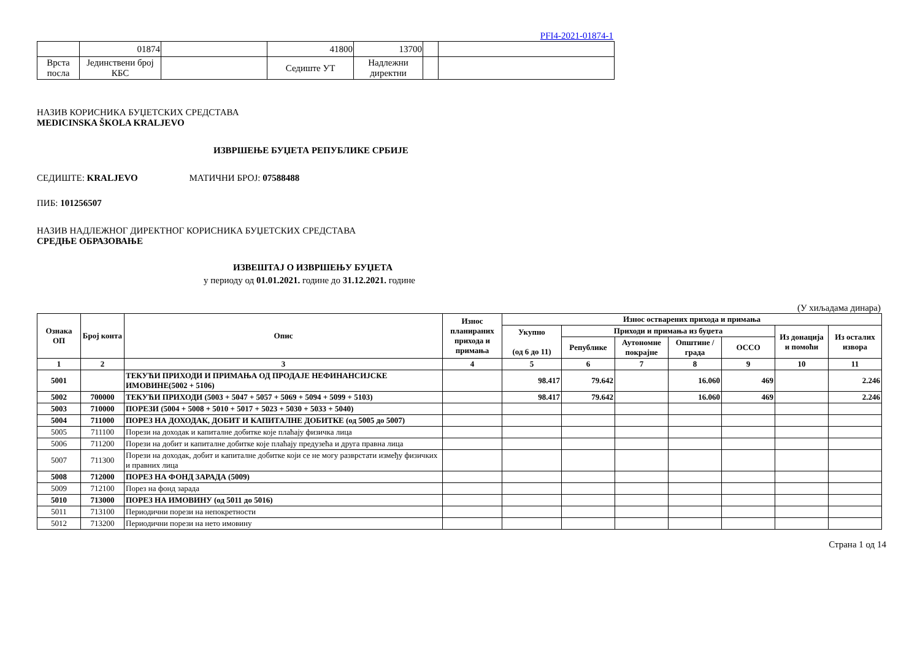PFI4-2021-01874-1
| | 01874 | | 41800 | 13700 | | |
| Врста посла | Јединствени број КБС | | Седиште УТ | Надлежни директни | | |
НАЗИВ КОРИСНИКА БУЏЕТСКИХ СРЕДСТАВА
MEDICINSKA ŠKOLA KRALJEVO
ИЗВРШЕЊЕ БУЏЕТА РЕПУБЛИКЕ СРБИЈЕ
СЕДИШТЕ: KRALJEVO МАТИЧНИ БРОЈ: 07588488
ПИБ: 101256507
НАЗИВ НАДЛЕЖНОГ ДИРЕКТНОГ КОРИСНИКА БУЏЕТСКИХ СРЕДСТАВА
СРЕДЊЕ ОБРАЗОВАЊЕ
ИЗВЕШТАЈ О ИЗВРШЕЊУ БУЏЕТА
у периоду од 01.01.2021. године до 31.12.2021. године
(У хиљадама динара)
| Ознака ОП | Број конта | Опис | Износ планираних прихода и примања | Износ остварених прихода и примања | | | | | | |
| --- | --- | --- | --- | --- | --- | --- | --- | --- | --- | --- |
| | | | | Укупно (од 6 до 11) | Приходи и примања из буџета | | | | Из донација и помоћи | Из осталих извора |
| | | | | | Републике | Аутономне покрајне | Општине / града | ОССО | | |
| 1 | 2 | 3 | 4 | 5 | 6 | 7 | 8 | 9 | 10 | 11 |
| 5001 | | ТЕКУЋИ ПРИХОДИ И ПРИМАЊА ОД ПРОДАЈЕ НЕФИНАНСИЈСКЕ ИМОВИНЕ(5002 + 5106) | | 98.417 | 79.642 | | 16.060 | 469 | | 2.246 |
| 5002 | 700000 | ТЕКУЋИ ПРИХОДИ (5003 + 5047 + 5057 + 5069 + 5094 + 5099 + 5103) | | 98.417 | 79.642 | | 16.060 | 469 | | 2.246 |
| 5003 | 710000 | ПОРЕЗИ (5004 + 5008 + 5010 + 5017 + 5023 + 5030 + 5033 + 5040) | | | | | | | | |
| 5004 | 711000 | ПОРЕЗ НА ДОХОДАК, ДОБИТ И КАПИТАЛНЕ ДОБИТКЕ (од 5005 до 5007) | | | | | | | | |
| 5005 | 711100 | Порези на доходак и капиталне добитке које плаћају физичка лица | | | | | | | | |
| 5006 | 711200 | Порези на добит и капиталне добитке које плаћају предузећа и друга правна лица | | | | | | | | |
| 5007 | 711300 | Порези на доходак, добит и капиталне добитке који се не могу разврстати између физичких и правних лица | | | | | | | | |
| 5008 | 712000 | ПОРЕЗ НА ФОНД ЗАРАДА (5009) | | | | | | | | |
| 5009 | 712100 | Порез на фонд зарада | | | | | | | | |
| 5010 | 713000 | ПОРЕЗ НА ИМОВИНУ (од 5011 до 5016) | | | | | | | | |
| 5011 | 713100 | Периодични порези на непокретности | | | | | | | | |
| 5012 | 713200 | Периодични порези на нето имовину | | | | | | | | |
Страна 1 од 14